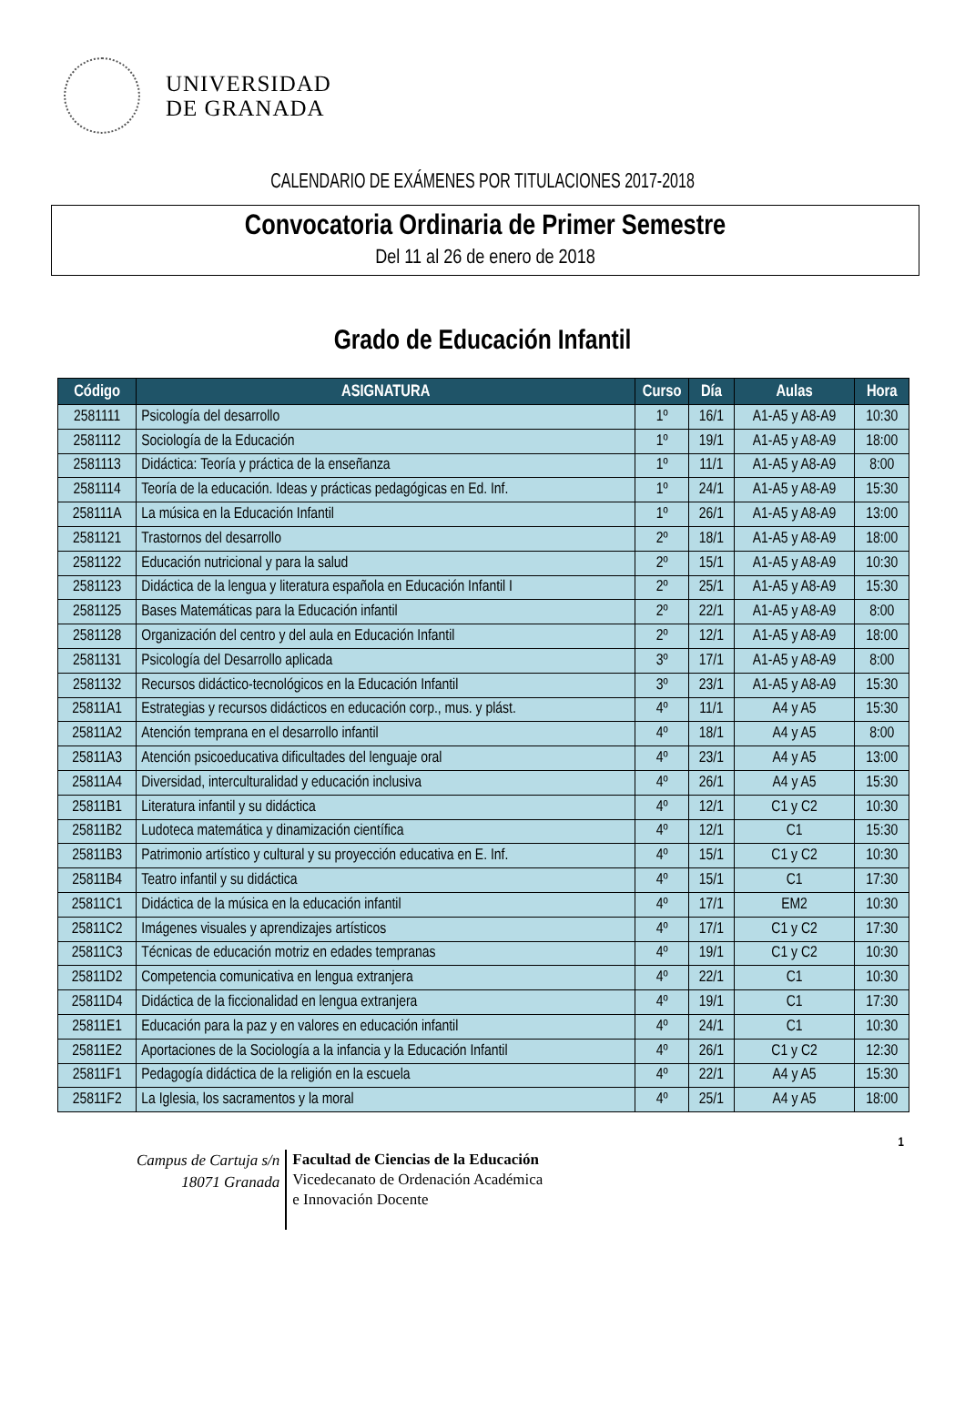UNIVERSIDAD
DE GRANADA
CALENDARIO DE EXÁMENES POR TITULACIONES 2017-2018
Convocatoria Ordinaria de Primer Semestre
Del 11 al 26 de enero de 2018
Grado de Educación Infantil
| Código | ASIGNATURA | Curso | Día | Aulas | Hora |
| --- | --- | --- | --- | --- | --- |
| 2581111 | Psicología del desarrollo | 1º | 16/1 | A1-A5 y A8-A9 | 10:30 |
| 2581112 | Sociología de la Educación | 1º | 19/1 | A1-A5 y A8-A9 | 18:00 |
| 2581113 | Didáctica: Teoría y práctica de la enseñanza | 1º | 11/1 | A1-A5 y A8-A9 | 8:00 |
| 2581114 | Teoría de la educación. Ideas y prácticas pedagógicas en Ed. Inf. | 1º | 24/1 | A1-A5 y A8-A9 | 15:30 |
| 258111A | La música en la Educación Infantil | 1º | 26/1 | A1-A5 y A8-A9 | 13:00 |
| 2581121 | Trastornos del desarrollo | 2º | 18/1 | A1-A5 y A8-A9 | 18:00 |
| 2581122 | Educación nutricional y para la salud | 2º | 15/1 | A1-A5 y A8-A9 | 10:30 |
| 2581123 | Didáctica de la lengua y literatura española en Educación Infantil I | 2º | 25/1 | A1-A5 y A8-A9 | 15:30 |
| 2581125 | Bases Matemáticas para la Educación infantil | 2º | 22/1 | A1-A5 y A8-A9 | 8:00 |
| 2581128 | Organización del centro y del aula en Educación Infantil | 2º | 12/1 | A1-A5 y A8-A9 | 18:00 |
| 2581131 | Psicología del Desarrollo aplicada | 3º | 17/1 | A1-A5 y A8-A9 | 8:00 |
| 2581132 | Recursos didáctico-tecnológicos en la Educación Infantil | 3º | 23/1 | A1-A5 y A8-A9 | 15:30 |
| 25811A1 | Estrategias y recursos didácticos en educación corp., mus. y plást. | 4º | 11/1 | A4 y A5 | 15:30 |
| 25811A2 | Atención temprana en el desarrollo infantil | 4º | 18/1 | A4 y A5 | 8:00 |
| 25811A3 | Atención psicoeducativa dificultades del lenguaje oral | 4º | 23/1 | A4 y A5 | 13:00 |
| 25811A4 | Diversidad, interculturalidad y educación inclusiva | 4º | 26/1 | A4 y A5 | 15:30 |
| 25811B1 | Literatura infantil y su didáctica | 4º | 12/1 | C1 y C2 | 10:30 |
| 25811B2 | Ludoteca matemática y dinamización científica | 4º | 12/1 | C1 | 15:30 |
| 25811B3 | Patrimonio artístico y cultural y su proyección educativa en E. Inf. | 4º | 15/1 | C1 y C2 | 10:30 |
| 25811B4 | Teatro infantil y su didáctica | 4º | 15/1 | C1 | 17:30 |
| 25811C1 | Didáctica de la música en la educación infantil | 4º | 17/1 | EM2 | 10:30 |
| 25811C2 | Imágenes visuales y aprendizajes artísticos | 4º | 17/1 | C1 y C2 | 17:30 |
| 25811C3 | Técnicas de educación motriz en edades tempranas | 4º | 19/1 | C1 y C2 | 10:30 |
| 25811D2 | Competencia comunicativa en lengua extranjera | 4º | 22/1 | C1 | 10:30 |
| 25811D4 | Didáctica de la ficcionalidad en lengua extranjera | 4º | 19/1 | C1 | 17:30 |
| 25811E1 | Educación para la paz y en valores en educación infantil | 4º | 24/1 | C1 | 10:30 |
| 25811E2 | Aportaciones de la Sociología a la infancia y la Educación Infantil | 4º | 26/1 | C1 y C2 | 12:30 |
| 25811F1 | Pedagogía didáctica de la religión en la escuela | 4º | 22/1 | A4 y A5 | 15:30 |
| 25811F2 | La Iglesia, los sacramentos y la moral | 4º | 25/1 | A4 y A5 | 18:00 |
1
Campus de Cartuja s/n
18071 Granada
Facultad de Ciencias de la Educación
Vicedecanato de Ordenación Académica
e Innovación Docente